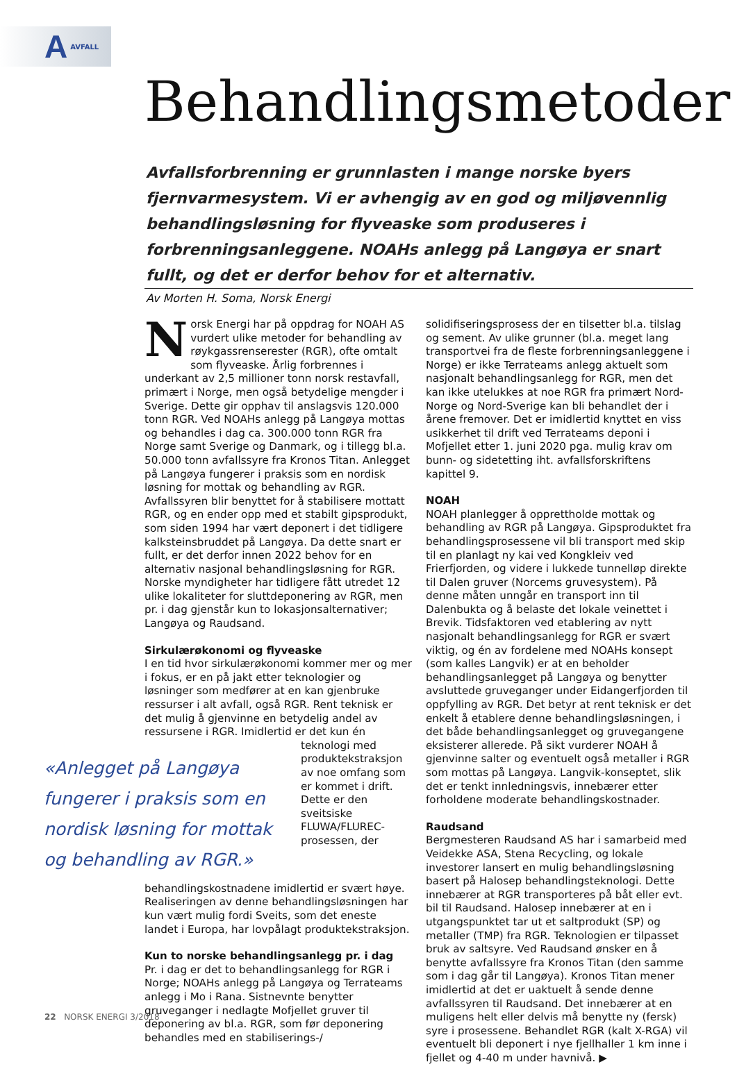A AVFALL
Behandlingsmetoder
Avfallsforbrenning er grunnlasten i mange norske byers fjernvarmesystem. Vi er avhengig av en god og miljøvennlig behandlingsløsning for flyveaske som produseres i forbrenningsanleggene. NOAHs anlegg på Langøya er snart fullt, og det er derfor behov for et alternativ.
Av Morten H. Soma, Norsk Energi
Norsk Energi har på oppdrag for NOAH AS vurdert ulike metoder for behandling av røykgassrenserester (RGR), ofte omtalt som flyveaske. Årlig forbrennes i underkant av 2,5 millioner tonn norsk restavfall, primært i Norge, men også betydelige mengder i Sverige. Dette gir opphav til anslagsvis 120.000 tonn RGR. Ved NOAHs anlegg på Langøya mottas og behandles i dag ca. 300.000 tonn RGR fra Norge samt Sverige og Danmark, og i tillegg bl.a. 50.000 tonn avfallssyre fra Kronos Titan. Anlegget på Langøya fungerer i praksis som en nordisk løsning for mottak og behandling av RGR. Avfallssyren blir benyttet for å stabilisere mottatt RGR, og en ender opp med et stabilt gipsprodukt, som siden 1994 har vært deponert i det tidligere kalksteinsbruddet på Langøya. Da dette snart er fullt, er det derfor innen 2022 behov for en alternativ nasjonal behandlingsløsning for RGR. Norske myndigheter har tidligere fått utredet 12 ulike lokaliteter for sluttdeponering av RGR, men pr. i dag gjenstår kun to lokasjonsalternativer; Langøya og Raudsand.
Sirkulærøkonomi og flyveaske
I en tid hvor sirkulærøkonomi kommer mer og mer i fokus, er en på jakt etter teknologier og løsninger som medfører at en kan gjenbruke ressurser i alt avfall, også RGR. Rent teknisk er det mulig å gjenvinne en betydelig andel av ressursene i RGR. Imidlertid er det «Anlegget på Langøya fungerer i praksis som en nordisk løsning for mottak og behandling av RGR.» kun én teknologi med produktekstraksjon av noe omfang som er kommet i drift. Dette er den sveitsiske FLUWA/FLUREC-prosessen, der behandlingskostnadene imidlertid er svært høye. Realiseringen av denne behandlingsløsningen har kun vært mulig fordi Sveits, som det eneste landet i Europa, har lovpålagt produktekstraksjon.
Kun to norske behandlingsanlegg pr. i dag
Pr. i dag er det to behandlingsanlegg for RGR i Norge; NOAHs anlegg på Langøya og Terrateams anlegg i Mo i Rana. Sistnevnte benytter gruveganger i nedlagte Mofjellet gruver til deponering av bl.a. RGR, som før deponering behandles med en stabiliserings-/
solidifiseringsprosess der en tilsetter bl.a. tilslag og sement. Av ulike grunner (bl.a. meget lang transportvei fra de fleste forbrenningsanleggene i Norge) er ikke Terrateams anlegg aktuelt som nasjonalt behandlingsanlegg for RGR, men det kan ikke utelukkes at noe RGR fra primært Nord-Norge og Nord-Sverige kan bli behandlet der i årene fremover. Det er imidlertid knyttet en viss usikkerhet til drift ved Terrateams deponi i Mofjellet etter 1. juni 2020 pga. mulig krav om bunn- og sidetetting iht. avfallsforskriftens kapittel 9.
NOAH
NOAH planlegger å opprettholde mottak og behandling av RGR på Langøya. Gipsproduktet fra behandlingsprosessene vil bli transport med skip til en planlagt ny kai ved Kongkleiv ved Frierfjorden, og videre i lukkede tunnelløp direkte til Dalen gruver (Norcems gruvesystem). På denne måten unngår en transport inn til Dalenbukta og å belaste det lokale veinettet i Brevik. Tidsfaktoren ved etablering av nytt nasjonalt behandlingsanlegg for RGR er svært viktig, og én av fordelene med NOAHs konsept (som kalles Langvik) er at en beholder behandlingsanlegget på Langøya og benytter avsluttede gruveganger under Eidangerfjorden til oppfylling av RGR. Det betyr at rent teknisk er det enkelt å etablere denne behandlingsløsningen, i det både behandlingsanlegget og gruvegangene eksisterer allerede. På sikt vurderer NOAH å gjenvinne salter og eventuelt også metaller i RGR som mottas på Langøya. Langvik-konseptet, slik det er tenkt innledningsvis, innebærer etter forholdene moderate behandlingskostnader.
Raudsand
Bergmesteren Raudsand AS har i samarbeid med Veidekke ASA, Stena Recycling, og lokale investorer lansert en mulig behandlingsløsning basert på Halosep behandlingsteknologi. Dette innebærer at RGR transporteres på båt eller evt. bil til Raudsand. Halosep innebærer at en i utgangspunktet tar ut et saltprodukt (SP) og metaller (TMP) fra RGR. Teknologien er tilpasset bruk av saltsyre. Ved Raudsand ønsker en å benytte avfallssyre fra Kronos Titan (den samme som i dag går til Langøya). Kronos Titan mener imidlertid at det er uaktuelt å sende denne avfallssyren til Raudsand. Det innebærer at en muligens helt eller delvis må benytte ny (fersk) syre i prosessene. Behandlet RGR (kalt X-RGA) vil eventuelt bli deponert i nye fjellhaller 1 km inne i fjellet og 4-40 m under havnivå. ▶
22 NORSK ENERGI 3/2018